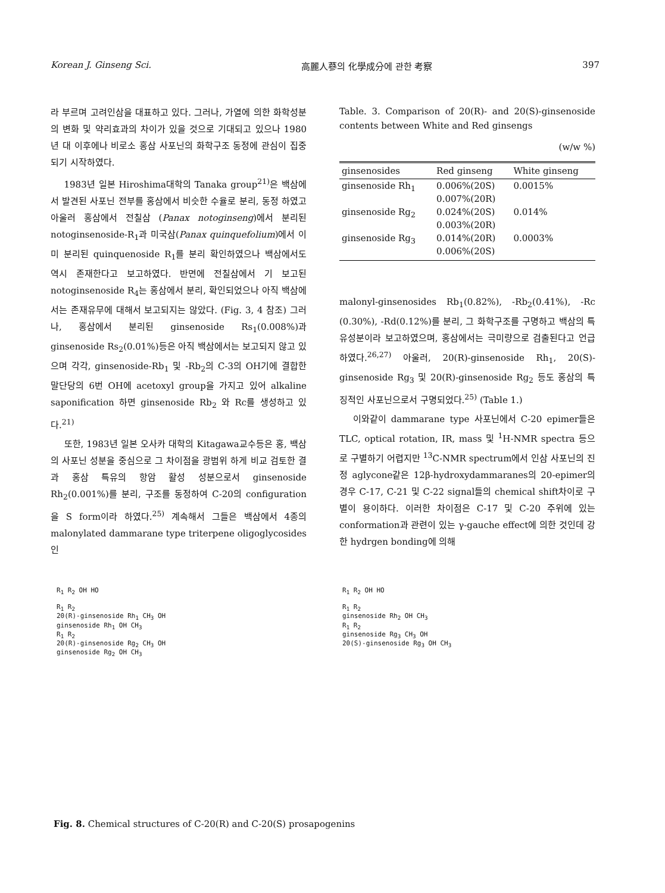Korean J. Ginseng Sci. 高麗人蔘의 化學成分에 관한 考察 397
라 부르며 고려인삼을 대표하고 있다. 그러나, 가열에 의한 화학성분의 변화 및 약리효과의 차이가 있을 것으로 기대되고 있으나 1980년 대 이후에나 비로소 홍삼 사포닌의 화학구조 동정에 관심이 집중되기 시작하였다.
1983년 일본 Hiroshima대학의 Tanaka group<sup>21)</sup>은 백삼에서 발견된 사포닌 전부를 홍삼에서 비슷한 수율로 분리, 동정 하였고 아울러 홍삼에서 전칠삼 (Panax notoginseng)에서 분리된 notoginsenoside-R<sub>1</sub>과 미국삼(Panax quinquefolium)에서 이미 분리된 quinquenoside R<sub>1</sub>를 분리 확인하였으나 백삼에서도 역시 존재한다고 보고하였다. 반면에 전칠삼에서 기 보고된 notoginsenoside R<sub>4</sub>는 홍삼에서 분리, 확인되었으나 아직 백삼에서는 존재유무에 대해서 보고되지는 않았다. (Fig. 3, 4 참조) 그러나, 홍삼에서 분리된 ginsenoside Rs<sub>1</sub>(0.008%)과 ginsenoside Rs<sub>2</sub>(0.01%)등은 아직 백삼에서는 보고되지 않고 있으며 각각, ginsenoside-Rb<sub>1</sub> 및 -Rb<sub>2</sub>의 C-3의 OH기에 결합한 말단당의 6번 OH에 acetoxyl group을 가지고 있어 alkaline saponification 하면 ginsenoside Rb<sub>2</sub> 와 Rc를 생성하고 있다.<sup>21)</sup>
또한, 1983년 일본 오사카 대학의 Kitagawa교수등은 홍, 백삼의 사포닌 성분을 중심으로 그 차이점을 광범위 하게 비교 검토한 결과 홍삼 특유의 항암 활성 성분으로서 ginsenoside Rh<sub>2</sub>(0.001%)를 분리, 구조를 동정하여 C-20의 configuration을 S form이라 하였다.<sup>25)</sup> 계속해서 그들은 백삼에서 4종의 malonylated dammarane type triterpene oligoglycosides인
Table. 3. Comparison of 20(R)- and 20(S)-ginsenoside contents between White and Red ginsengs
(w/w %)
| ginsenosides | Red ginseng | White ginseng |
| --- | --- | --- |
| ginsenoside Rh<sub>1</sub> | 0.006%(20S) 0.007%(20R) | 0.0015% |
| ginsenoside Rg<sub>2</sub> | 0.024%(20S) 0.003%(20R) | 0.014% |
| ginsenoside Rg<sub>3</sub> | 0.014%(20R) 0.006%(20S) | 0.0003% |
malonyl-ginsenosides Rb<sub>1</sub>(0.82%), -Rb<sub>2</sub>(0.41%), -Rc (0.30%), -Rd(0.12%)를 분리, 그 화학구조를 구명하고 백삼의 특유성분이라 보고하였으며, 홍삼에서는 극미량으로 검출된다고 언급하였다.<sup>26,27)</sup> 아울러, 20(R)-ginsenoside Rh<sub>1</sub>, 20(S)-ginsenoside Rg<sub>3</sub> 및 20(R)-ginsenoside Rg<sub>2</sub> 등도 홍삼의 특징적인 사포닌으로서 구명되었다.<sup>25)</sup> (Table 1.)
이와같이 dammarane type 사포닌에서 C-20 epimer들은 TLC, optical rotation, IR, mass 및 <sup>1</sup>H-NMR spectra 등으로 구별하기 어렵지만 <sup>13</sup>C-NMR spectrum에서 인삼 사포닌의 진정 aglycone같은 12β-hydroxydammaranes의 20-epimer의 경우 C-17, C-21 및 C-22 signal들의 chemical shift차이로 구별이 용이하다. 이러한 차이점은 C-17 및 C-20 주위에 있는 conformation과 관련이 있는 γ-gauche effect에 의한 것인데 강한 hydrgen bonding에 의해
R<sub>1</sub> R<sub>2</sub> OH HO
R<sub>1</sub> R<sub>2</sub>
20(R)-ginsenoside Rh<sub>1</sub> CH<sub>3</sub> OH
ginsenoside Rh<sub>1</sub> OH CH<sub>3</sub>
R<sub>1</sub> R<sub>2</sub>
20(R)-ginsenoside Rg<sub>2</sub> CH<sub>3</sub> OH
ginsenoside Rg<sub>2</sub> OH CH<sub>3</sub>
R<sub>1</sub> R<sub>2</sub> OH HO
R<sub>1</sub> R<sub>2</sub>
ginsenoside Rh<sub>2</sub> OH CH<sub>3</sub>
R<sub>1</sub> R<sub>2</sub>
ginsenoside Rg<sub>3</sub> CH<sub>3</sub> OH
20(S)-ginsenoside Rg<sub>3</sub> OH CH<sub>3</sub>
Fig. 8. Chemical structures of C-20(R) and C-20(S) prosapogenins